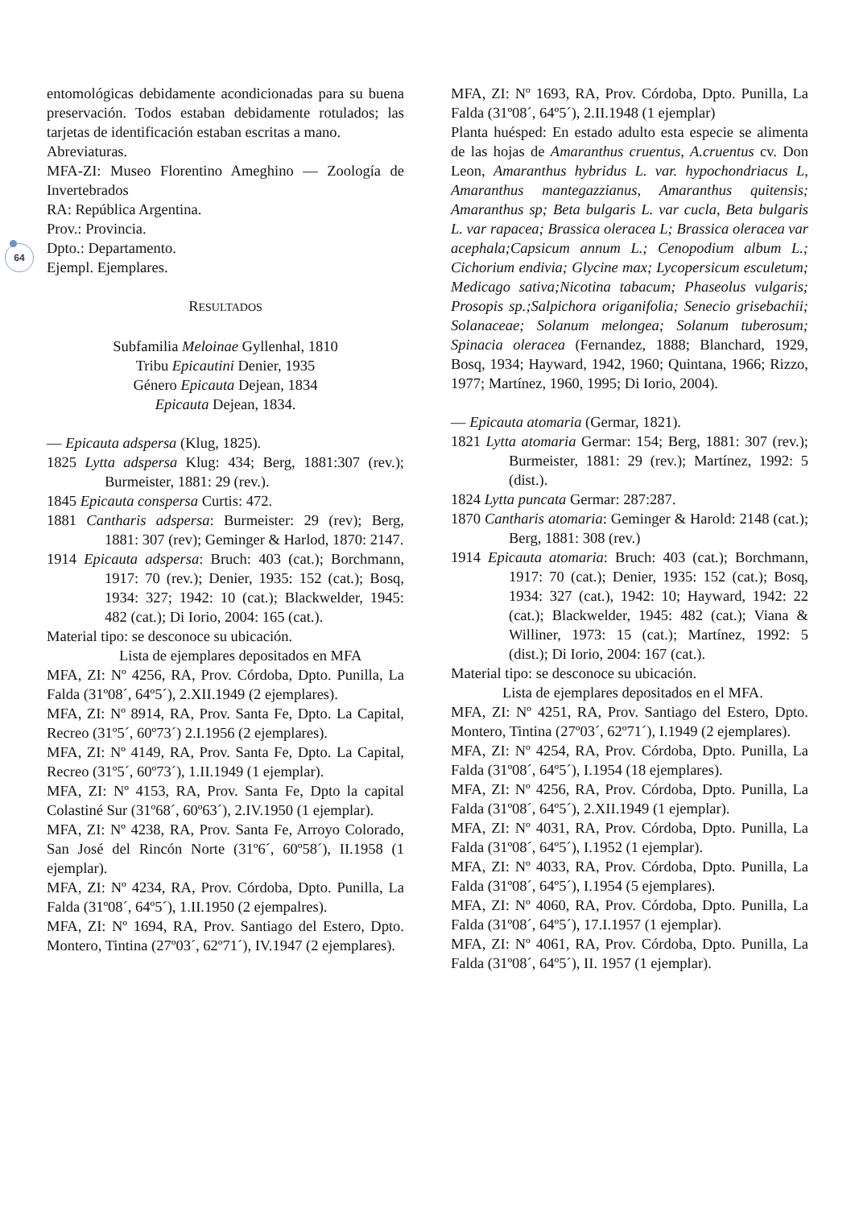64
entomológicas debidamente acondicionadas para su buena preservación. Todos estaban debidamente rotulados; las tarjetas de identificación estaban escritas a mano.
Abreviaturas.
MFA-ZI: Museo Florentino Ameghino — Zoología de Invertebrados
RA: República Argentina.
Prov.: Provincia.
Dpto.: Departamento.
Ejempl. Ejemplares.
RESULTADOS
Subfamilia Meloinae Gyllenhal, 1810
Tribu Epicautini Denier, 1935
Género Epicauta Dejean, 1834
Epicauta Dejean, 1834.
— Epicauta adspersa (Klug, 1825).
1825 Lytta adspersa Klug: 434; Berg, 1881:307 (rev.); Burmeister, 1881: 29 (rev.).
1845 Epicauta conspersa Curtis: 472.
1881 Cantharis adspersa: Burmeister: 29 (rev); Berg, 1881: 307 (rev); Geminger & Harlod, 1870: 2147.
1914 Epicauta adspersa: Bruch: 403 (cat.); Borchmann, 1917: 70 (rev.); Denier, 1935: 152 (cat.); Bosq, 1934: 327; 1942: 10 (cat.); Blackwelder, 1945: 482 (cat.); Di Iorio, 2004: 165 (cat.).
Material tipo: se desconoce su ubicación.
Lista de ejemplares depositados en MFA
MFA, ZI: Nº 4256, RA, Prov. Córdoba, Dpto. Punilla, La Falda (31º08´, 64º5´), 2.XII.1949 (2 ejemplares).
MFA, ZI: Nº 8914, RA, Prov. Santa Fe, Dpto. La Capital, Recreo (31º5´, 60º73´) 2.I.1956 (2 ejemplares).
MFA, ZI: Nº 4149, RA, Prov. Santa Fe, Dpto. La Capital, Recreo (31º5´, 60º73´), 1.II.1949 (1 ejemplar).
MFA, ZI: Nº 4153, RA, Prov. Santa Fe, Dpto la capital Colastiné Sur (31º68´, 60º63´), 2.IV.1950 (1 ejemplar).
MFA, ZI: Nº 4238, RA, Prov. Santa Fe, Arroyo Colorado, San José del Rincón Norte (31º6´, 60º58´), II.1958 (1 ejemplar).
MFA, ZI: Nº 4234, RA, Prov. Córdoba, Dpto. Punilla, La Falda (31º08´, 64º5´), 1.II.1950 (2 ejempalres).
MFA, ZI: Nº 1694, RA, Prov. Santiago del Estero, Dpto. Montero, Tintina (27º03´, 62º71´), IV.1947 (2 ejemplares).
MFA, ZI: Nº 1693, RA, Prov. Córdoba, Dpto. Punilla, La Falda (31º08´, 64º5´), 2.II.1948 (1 ejemplar)
Planta huésped: En estado adulto esta especie se alimenta de las hojas de Amaranthus cruentus, A.cruentus cv. Don Leon, Amaranthus hybridus L. var. hypochondriacus L, Amaranthus mantegazzianus, Amaranthus quitensis; Amaranthus sp; Beta bulgaris L. var cucla, Beta bulgaris L. var rapacea; Brassica oleracea L; Brassica oleracea var acephala;Capsicum annum L.; Cenopodium album L.; Cichorium endivia; Glycine max; Lycopersicum esculetum; Medicago sativa;Nicotina tabacum; Phaseolus vulgaris; Prosopis sp.;Salpichora origanifolia; Senecio grisebachii; Solanaceae; Solanum melongea; Solanum tuberosum; Spinacia oleracea (Fernandez, 1888; Blanchard, 1929, Bosq, 1934; Hayward, 1942, 1960; Quintana, 1966; Rizzo, 1977; Martínez, 1960, 1995; Di Iorio, 2004).
— Epicauta atomaria (Germar, 1821).
1821 Lytta atomaria Germar: 154; Berg, 1881: 307 (rev.); Burmeister, 1881: 29 (rev.); Martínez, 1992: 5 (dist.).
1824 Lytta puncata Germar: 287:287.
1870 Cantharis atomaria: Geminger & Harold: 2148 (cat.); Berg, 1881: 308 (rev.)
1914 Epicauta atomaria: Bruch: 403 (cat.); Borchmann, 1917: 70 (cat.); Denier, 1935: 152 (cat.); Bosq, 1934: 327 (cat.), 1942: 10; Hayward, 1942: 22 (cat.); Blackwelder, 1945: 482 (cat.); Viana & Williner, 1973: 15 (cat.); Martínez, 1992: 5 (dist.); Di Iorio, 2004: 167 (cat.).
Material tipo: se desconoce su ubicación.
Lista de ejemplares depositados en el MFA.
MFA, ZI: Nº 4251, RA, Prov. Santiago del Estero, Dpto. Montero, Tintina (27º03´, 62º71´), I.1949 (2 ejemplares).
MFA, ZI: Nº 4254, RA, Prov. Córdoba, Dpto. Punilla, La Falda (31º08´, 64º5´), I.1954 (18 ejemplares).
MFA, ZI: Nº 4256, RA, Prov. Córdoba, Dpto. Punilla, La Falda (31º08´, 64º5´), 2.XII.1949 (1 ejemplar).
MFA, ZI: Nº 4031, RA, Prov. Córdoba, Dpto. Punilla, La Falda (31º08´, 64º5´), I.1952 (1 ejemplar).
MFA, ZI: Nº 4033, RA, Prov. Córdoba, Dpto. Punilla, La Falda (31º08´, 64º5´), I.1954 (5 ejemplares).
MFA, ZI: Nº 4060, RA, Prov. Córdoba, Dpto. Punilla, La Falda (31º08´, 64º5´), 17.I.1957 (1 ejemplar).
MFA, ZI: Nº 4061, RA, Prov. Córdoba, Dpto. Punilla, La Falda (31º08´, 64º5´), II. 1957 (1 ejemplar).